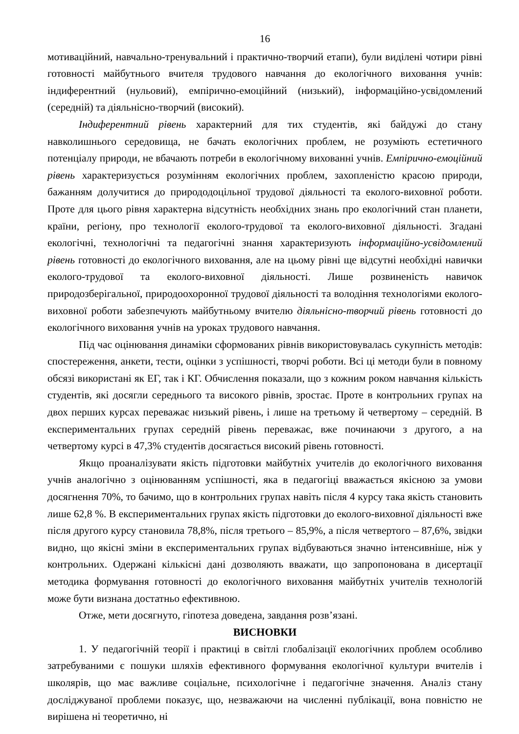16
мотиваційний, навчально-тренувальний і практично-творчий етапи), були виділені чотири рівні готовності майбутнього вчителя трудового навчання до екологічного виховання учнів: індиферентний (нульовий), емпірично-емоційний (низький), інформаційно-усвідомлений (середній) та діяльнісно-творчий (високий).
Індиферентний рівень характерний для тих студентів, які байдужі до стану навколишнього середовища, не бачать екологічних проблем, не розуміють естетичного потенціалу природи, не вбачають потреби в екологічному вихованні учнів. Емпірично-емоційний рівень характеризується розумінням екологічних проблем, захопленістю красою природи, бажанням долучитися до природодоцільної трудової діяльності та еколого-виховної роботи. Проте для цього рівня характерна відсутність необхідних знань про екологічний стан планети, країни, регіону, про технології еколого-трудової та еколого-виховної діяльності. Згадані екологічні, технологічні та педагогічні знання характеризують інформаційно-усвідомлений рівень готовності до екологічного виховання, але на цьому рівні ще відсутні необхідні навички еколого-трудової та еколого-виховної діяльності. Лише розвиненість навичок природозберігальної, природоохоронної трудової діяльності та володіння технологіями еколого-виховної роботи забезпечують майбутньому вчителю діяльнісно-творчий рівень готовності до екологічного виховання учнів на уроках трудового навчання.
Під час оцінювання динаміки сформованих рівнів використовувалась сукупність методів: спостереження, анкети, тести, оцінки з успішності, творчі роботи. Всі ці методи були в повному обсязі використані як ЕГ, так і КГ. Обчислення показали, що з кожним роком навчання кількість студентів, які досягли середнього та високого рівнів, зростає. Проте в контрольних групах на двох перших курсах переважає низький рівень, і лише на третьому й четвертому – середній. В експериментальних групах середній рівень переважає, вже починаючи з другого, а на четвертому курсі в 47,3% студентів досягається високий рівень готовності.
Якщо проаналізувати якість підготовки майбутніх учителів до екологічного виховання учнів аналогічно з оцінюванням успішності, яка в педагогіці вважається якісною за умови досягнення 70%, то бачимо, що в контрольних групах навіть після 4 курсу така якість становить лише 62,8 %. В експериментальних групах якість підготовки до еколого-виховної діяльності вже після другого курсу становила 78,8%, після третього – 85,9%, а після четвертого – 87,6%, звідки видно, що якісні зміни в експериментальних групах відбуваються значно інтенсивніше, ніж у контрольних. Одержані кількісні дані дозволяють вважати, що запропонована в дисертації методика формування готовності до екологічного виховання майбутніх учителів технологій може бути визнана достатньо ефективною.
Отже, мети досягнуто, гіпотеза доведена, завдання розв’язані.
ВИСНОВКИ
1. У педагогічній теорії і практиці в світлі глобалізації екологічних проблем особливо затребуваними є пошуки шляхів ефективного формування екологічної культури вчителів і школярів, що має важливе соціальне, психологічне і педагогічне значення. Аналіз стану досліджуваної проблеми показує, що, незважаючи на численні публікації, вона повністю не вирішена ні теоретично, ні